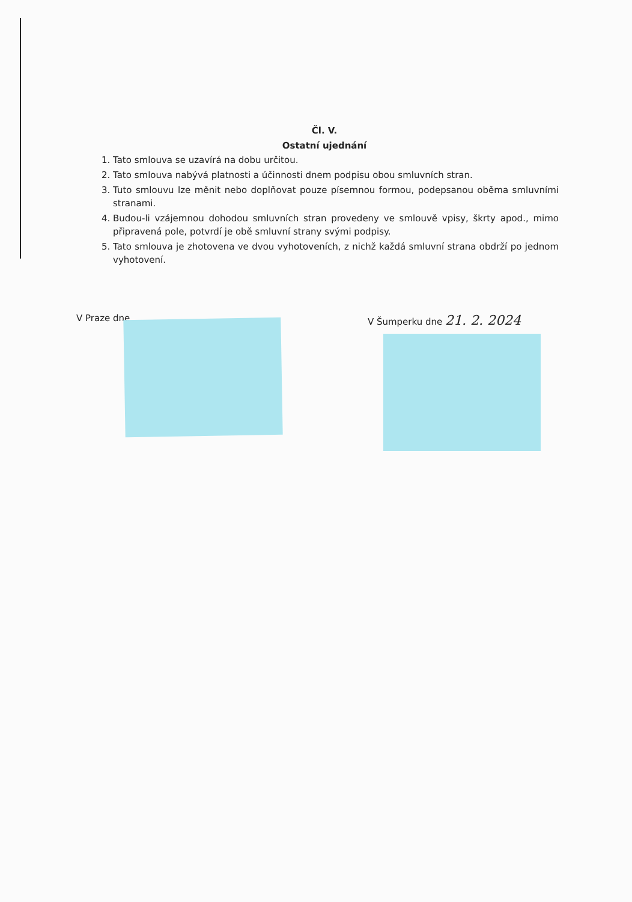Čl. V.
Ostatní ujednání
1. Tato smlouva se uzavírá na dobu určitou.
2. Tato smlouva nabývá platnosti a účinnosti dnem podpisu obou smluvních stran.
3. Tuto smlouvu lze měnit nebo doplňovat pouze písemnou formou, podepsanou oběma smluvními stranami.
4. Budou-li vzájemnou dohodou smluvních stran provedeny ve smlouvě vpisy, škrty apod., mimo připravená pole, potvrdí je obě smluvní strany svými podpisy.
5. Tato smlouva je zhotovena ve dvou vyhotoveních, z nichž každá smluvní strana obdrží po jednom vyhotovení.
V Praze dne V Šumperku dne 21. 2. 2024